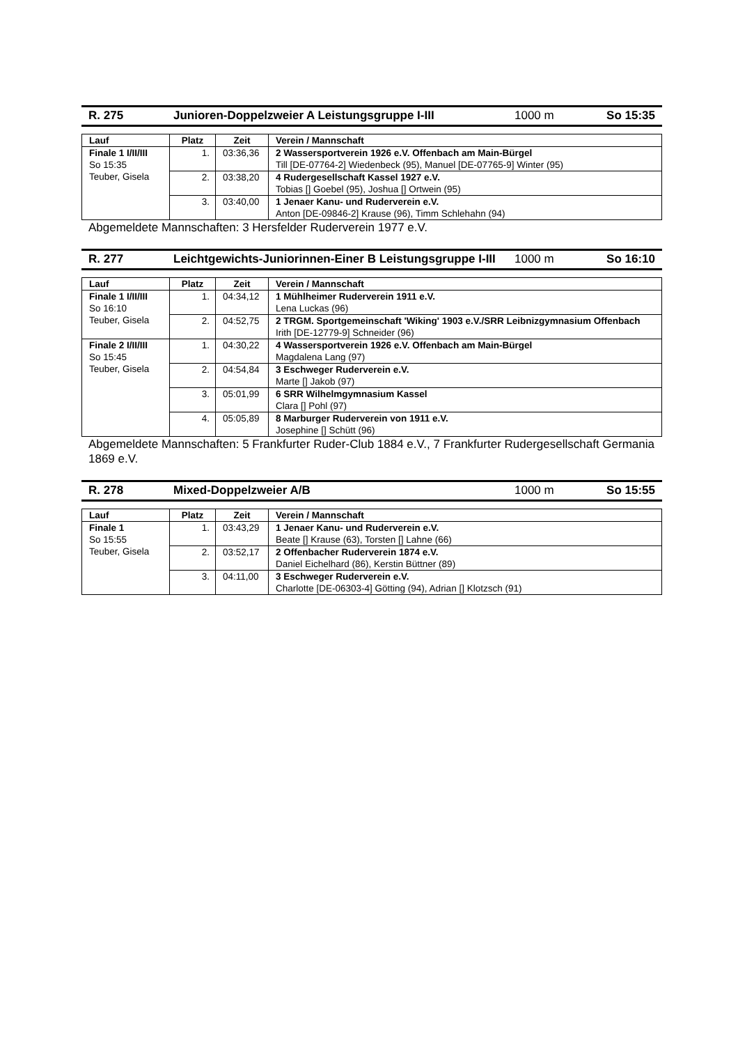R. 275 Junioren-Doppelzweier A Leistungsgruppe I-III 1000 m So 15:35
| Lauf | Platz | Zeit | Verein / Mannschaft |
| --- | --- | --- | --- |
| Finale 1 I/II/III So 15:35 Teuber, Gisela | 1. | 03:36,36 | 2 Wassersportverein 1926 e.V. Offenbach am Main-Bürgel Till [DE-07764-2] Wiedenbeck (95), Manuel [DE-07765-9] Winter (95) |
| | 2. | 03:38,20 | 4 Rudergesellschaft Kassel 1927 e.V. Tobias [] Goebel (95), Joshua [] Ortwein (95) |
| | 3. | 03:40,00 | 1 Jenaer Kanu- und Ruderverein e.V. Anton [DE-09846-2] Krause (96), Timm Schlehahn (94) |
Abgemeldete Mannschaften: 3 Hersfelder Ruderverein 1977 e.V.
R. 277 Leichtgewichts-Juniorinnen-Einer B Leistungsgruppe I-III
1000 m So 16:10
| Lauf | Platz | Zeit | Verein / Mannschaft |
| --- | --- | --- | --- |
| Finale 1 I/II/III So 16:10 Teuber, Gisela | 1. | 04:34,12 | 1 Mühlheimer Ruderverein 1911 e.V. Lena Luckas (96) |
| | 2. | 04:52,75 | 2 TRGM. Sportgemeinschaft 'Wiking' 1903 e.V./SRR Leibnizgymnasium Offenbach Irith [DE-12779-9] Schneider (96) |
| Finale 2 I/II/III So 15:45 Teuber, Gisela | 1. | 04:30,22 | 4 Wassersportverein 1926 e.V. Offenbach am Main-Bürgel Magdalena Lang (97) |
| | 2. | 04:54,84 | 3 Eschweger Ruderverein e.V. Marte [] Jakob (97) |
| | 3. | 05:01,99 | 6 SRR Wilhelmgymnasium Kassel Clara [] Pohl (97) |
| | 4. | 05:05,89 | 8 Marburger Ruderverein von 1911 e.V. Josephine [] Schütt (96) |
Abgemeldete Mannschaften: 5 Frankfurter Ruder-Club 1884 e.V., 7 Frankfurter Rudergesellschaft Germania 1869 e.V.
R. 278 Mixed-Doppelzweier A/B 1000 m So 15:55
| Lauf | Platz | Zeit | Verein / Mannschaft |
| --- | --- | --- | --- |
| Finale 1 So 15:55 Teuber, Gisela | 1. | 03:43,29 | 1 Jenaer Kanu- und Ruderverein e.V. Beate [] Krause (63), Torsten [] Lahne (66) |
| | 2. | 03:52,17 | 2 Offenbacher Ruderverein 1874 e.V. Daniel Eichelhard (86), Kerstin Büttner (89) |
| | 3. | 04:11,00 | 3 Eschweger Ruderverein e.V. Charlotte [DE-06303-4] Götting (94), Adrian [] Klotzsch (91) |